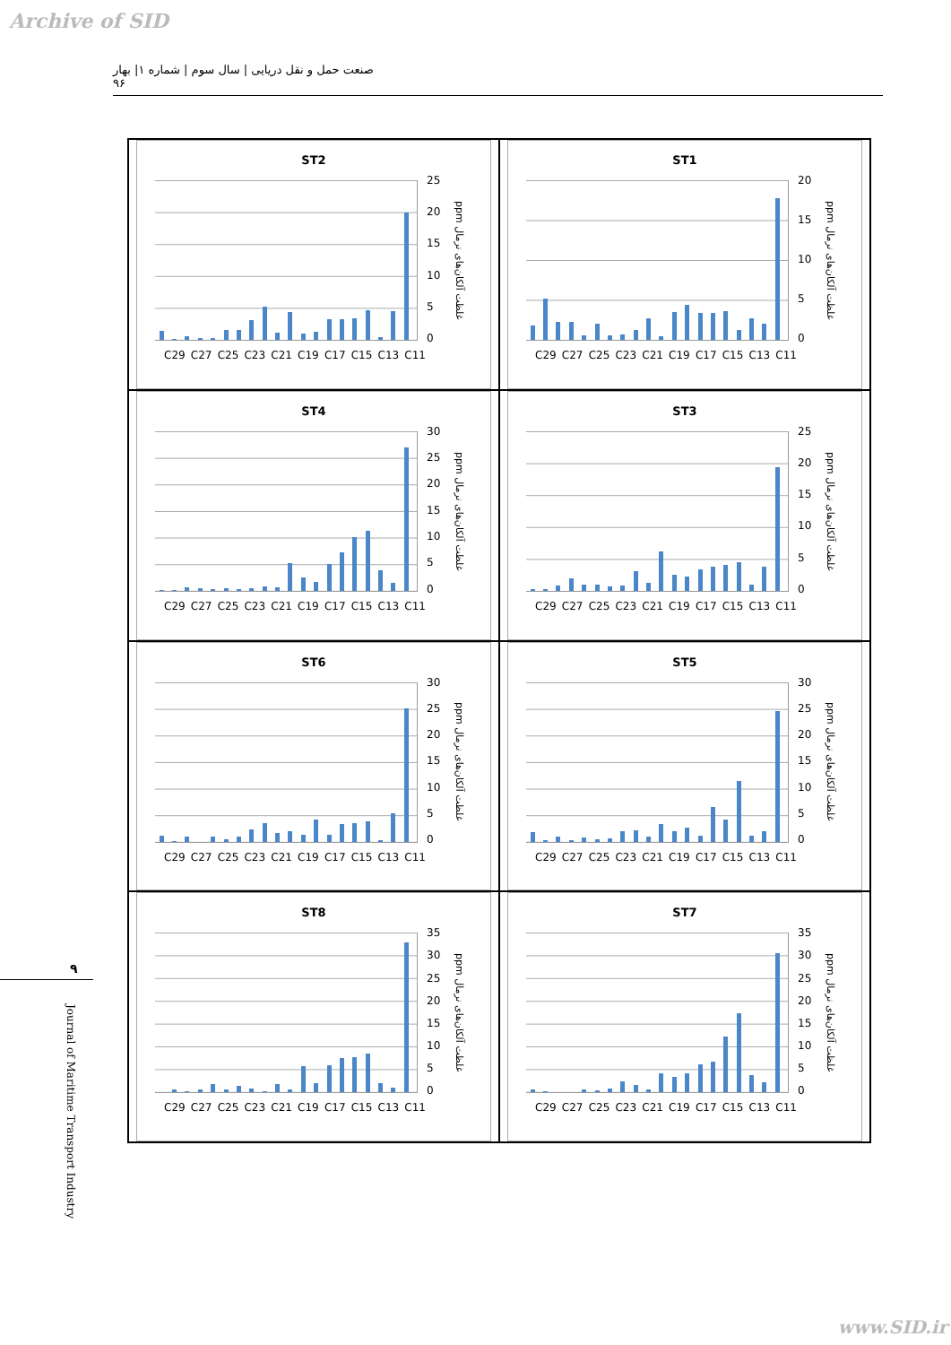Archive of SID
صنعت حمل و نقل دریایی | سال سوم | شماره ۱| بهار ۹۶
ST1
20
15
10
5
0
ppm غلظت آلکان‌های نرمال
C29 C27 C25 C23 C21 C19 C17 C15 C13 C11
ST2
25
20
15
10
5
0
ppm غلظت آلکان‌های نرمال
C29 C27 C25 C23 C21 C19 C17 C15 C13 C11
ST3
25
20
15
10
5
0
ppm غلظت آلکان‌های نرمال
C29 C27 C25 C23 C21 C19 C17 C15 C13 C11
ST4
30
25
20
15
10
5
0
ppm غلظت آلکان‌های نرمال
C29 C27 C25 C23 C21 C19 C17 C15 C13 C11
ST5
30
25
20
15
10
5
0
ppm غلظت آلکان‌های نرمال
C29 C27 C25 C23 C21 C19 C17 C15 C13 C11
ST6
30
25
20
15
10
5
0
ppm غلظت آلکان‌های نرمال
C29 C27 C25 C23 C21 C19 C17 C15 C13 C11
ST7
35
30
25
20
15
10
5
0
ppm غلظت آلکان‌های نرمال
C29 C27 C25 C23 C21 C19 C17 C15 C13 C11
ST8
35
30
25
20
15
10
5
0
ppm غلظت آلکان‌های نرمال
C29 C27 C25 C23 C21 C19 C17 C15 C13 C11
۹
Journal of Maritime Transport Industry
www.SID.ir